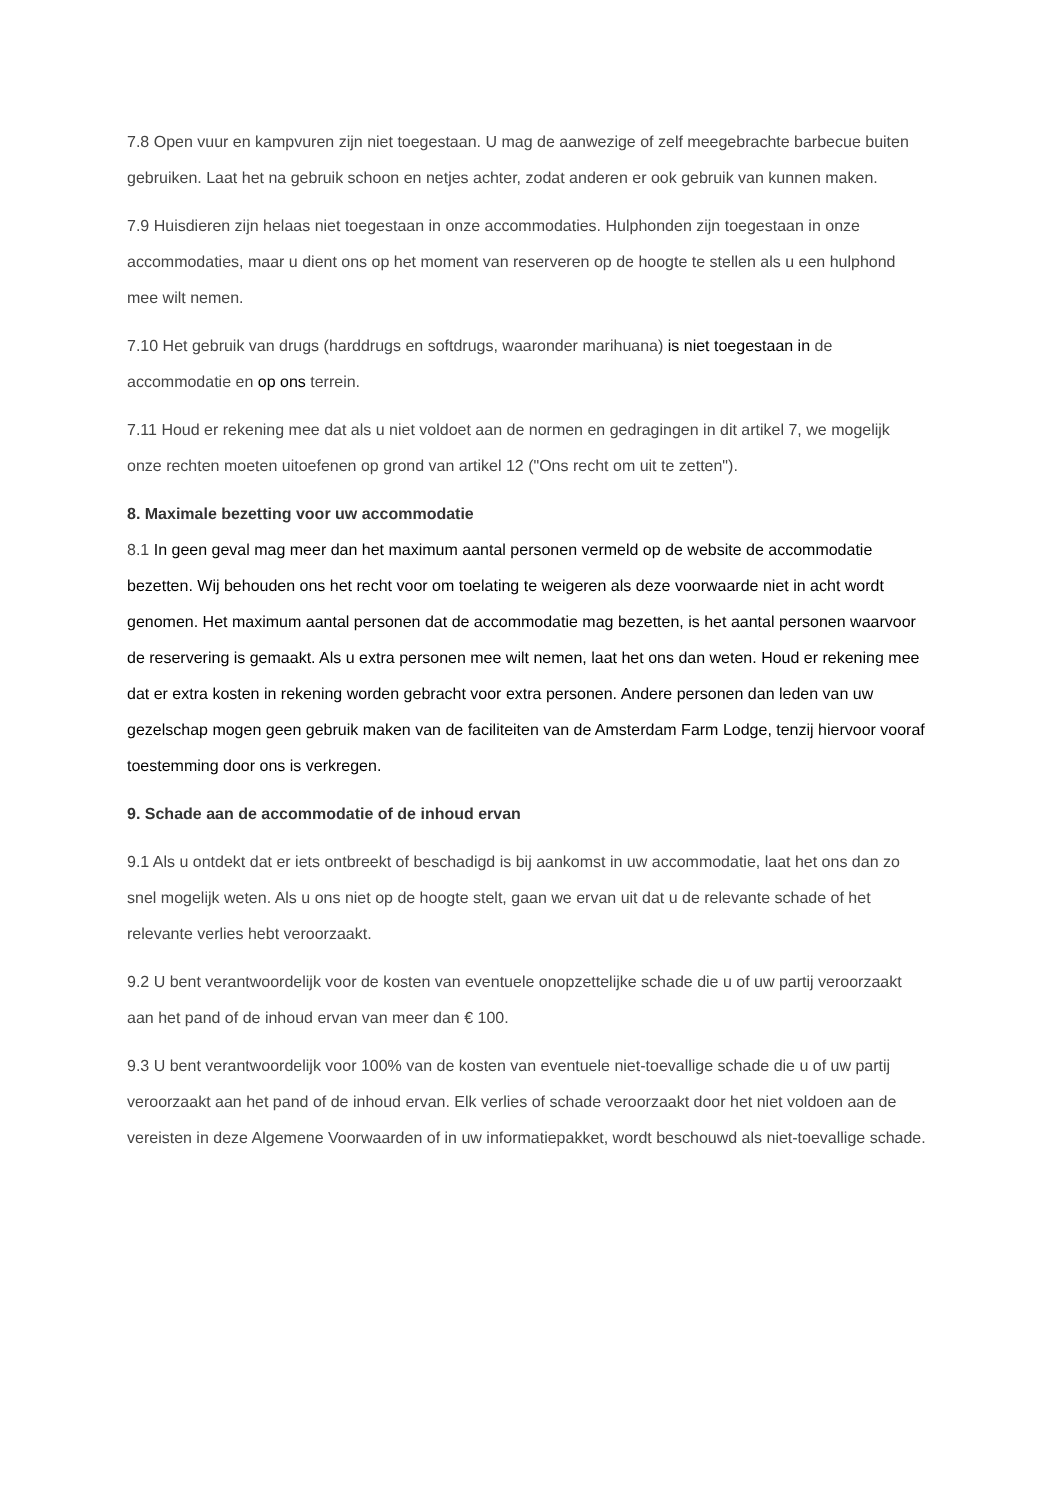7.8 Open vuur en kampvuren zijn niet toegestaan. U mag de aanwezige of zelf meegebrachte barbecue buiten gebruiken. Laat het na gebruik schoon en netjes achter, zodat anderen er ook gebruik van kunnen maken.
7.9 Huisdieren zijn helaas niet toegestaan in onze accommodaties. Hulphonden zijn toegestaan in onze accommodaties, maar u dient ons op het moment van reserveren op de hoogte te stellen als u een hulphond mee wilt nemen.
7.10 Het gebruik van drugs (harddrugs en softdrugs, waaronder marihuana) is niet toegestaan in de accommodatie en op ons terrein.
7.11 Houd er rekening mee dat als u niet voldoet aan de normen en gedragingen in dit artikel 7, we mogelijk onze rechten moeten uitoefenen op grond van artikel 12 ("Ons recht om uit te zetten").
8. Maximale bezetting voor uw accommodatie
8.1 In geen geval mag meer dan het maximum aantal personen vermeld op de website de accommodatie bezetten. Wij behouden ons het recht voor om toelating te weigeren als deze voorwaarde niet in acht wordt genomen. Het maximum aantal personen dat de accommodatie mag bezetten, is het aantal personen waarvoor de reservering is gemaakt. Als u extra personen mee wilt nemen, laat het ons dan weten. Houd er rekening mee dat er extra kosten in rekening worden gebracht voor extra personen. Andere personen dan leden van uw gezelschap mogen geen gebruik maken van de faciliteiten van de Amsterdam Farm Lodge, tenzij hiervoor vooraf toestemming door ons is verkregen.
9. Schade aan de accommodatie of de inhoud ervan
9.1 Als u ontdekt dat er iets ontbreekt of beschadigd is bij aankomst in uw accommodatie, laat het ons dan zo snel mogelijk weten. Als u ons niet op de hoogte stelt, gaan we ervan uit dat u de relevante schade of het relevante verlies hebt veroorzaakt.
9.2 U bent verantwoordelijk voor de kosten van eventuele onopzettelijke schade die u of uw partij veroorzaakt aan het pand of de inhoud ervan van meer dan € 100.
9.3 U bent verantwoordelijk voor 100% van de kosten van eventuele niet-toevallige schade die u of uw partij veroorzaakt aan het pand of de inhoud ervan. Elk verlies of schade veroorzaakt door het niet voldoen aan de vereisten in deze Algemene Voorwaarden of in uw informatiepakket, wordt beschouwd als niet-toevallige schade.